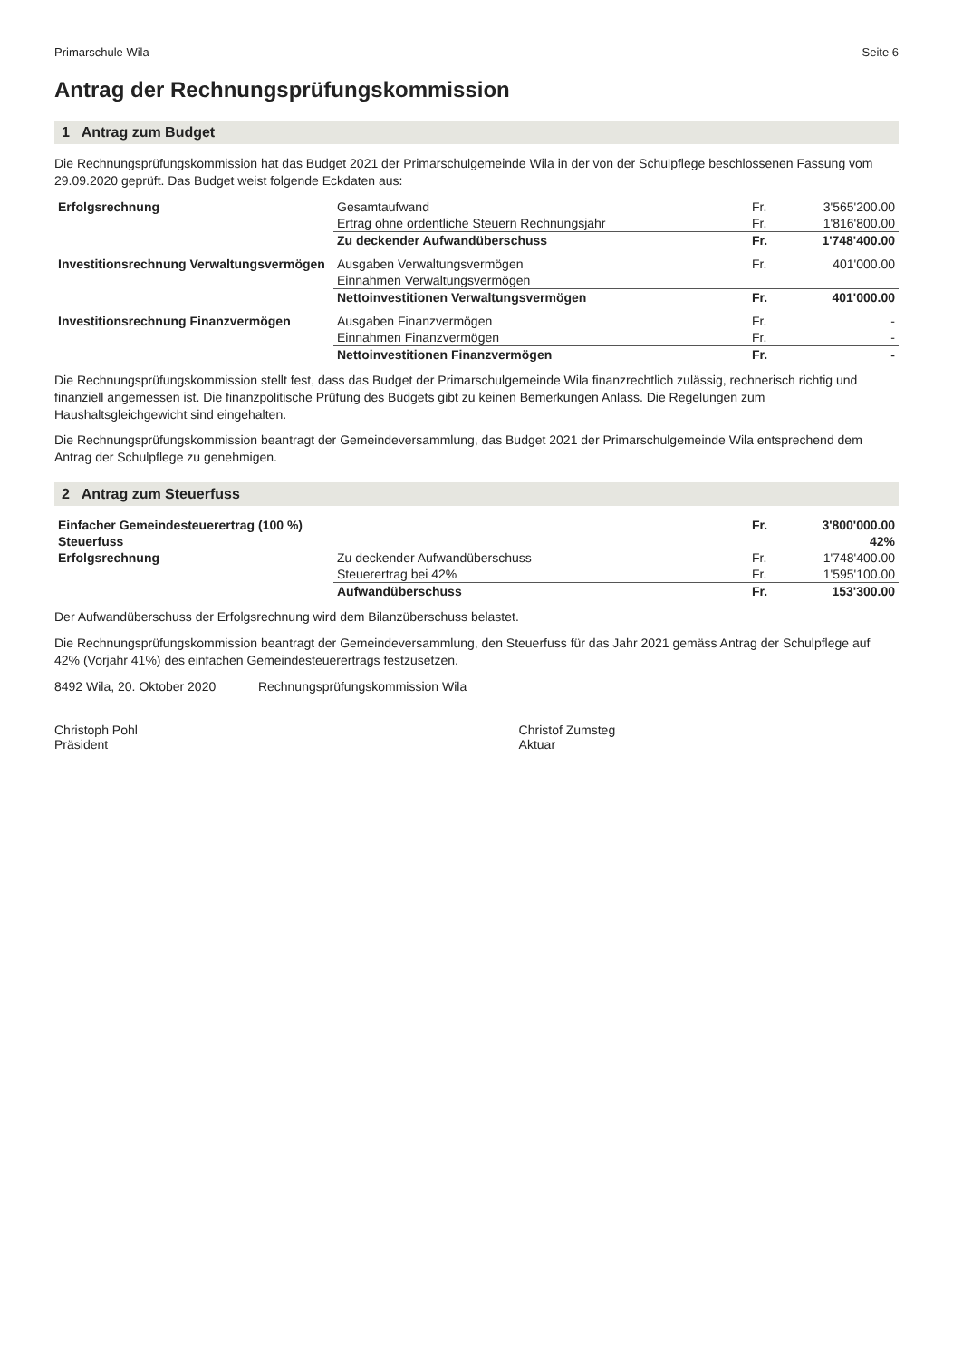Primarschule Wila Seite 6
Antrag der Rechnungsprüfungskommission
1 Antrag zum Budget
Die Rechnungsprüfungskommission hat das Budget 2021 der Primarschulgemeinde Wila in der von der Schulpflege beschlossenen Fassung vom 29.09.2020 geprüft. Das Budget weist folgende Eckdaten aus:
| Erfolgsrechnung | Gesamtaufwand | Fr. | 3'565'200.00 |
| | Ertrag ohne ordentliche Steuern Rechnungsjahr | Fr. | 1'816'800.00 |
| | Zu deckender Aufwandüberschuss | Fr. | 1'748'400.00 |
| Investitionsrechnung Verwaltungsvermögen | Ausgaben Verwaltungsvermögen | Fr. | 401'000.00 |
| | Einnahmen Verwaltungsvermögen | | |
| | Nettoinvestitionen Verwaltungsvermögen | Fr. | 401'000.00 |
| Investitionsrechnung Finanzvermögen | Ausgaben Finanzvermögen | Fr. | - |
| | Einnahmen Finanzvermögen | Fr. | - |
| | Nettoinvestitionen Finanzvermögen | Fr. | - |
Die Rechnungsprüfungskommission stellt fest, dass das Budget der Primarschulgemeinde Wila finanzrechtlich zulässig, rechnerisch richtig und finanziell angemessen ist. Die finanzpolitische Prüfung des Budgets gibt zu keinen Bemerkungen Anlass. Die Regelungen zum Haushaltsgleichgewicht sind eingehalten.
Die Rechnungsprüfungskommission beantragt der Gemeindeversammlung, das Budget 2021 der Primarschulgemeinde Wila entsprechend dem Antrag der Schulpflege zu genehmigen.
2 Antrag zum Steuerfuss
| Einfacher Gemeindesteuerertrag (100 %) | | Fr. | 3'800'000.00 |
| Steuerfuss | | | 42% |
| Erfolgsrechnung | Zu deckender Aufwandüberschuss | Fr. | 1'748'400.00 |
| | Steuerertrag bei 42% | Fr. | 1'595'100.00 |
| | Aufwandüberschuss | Fr. | 153'300.00 |
Der Aufwandüberschuss der Erfolgsrechnung wird dem Bilanzüberschuss belastet.
Die Rechnungsprüfungskommission beantragt der Gemeindeversammlung, den Steuerfuss für das Jahr 2021 gemäss Antrag der Schulpflege auf 42% (Vorjahr 41%) des einfachen Gemeindesteuerertrags festzusetzen.
8492 Wila, 20. Oktober 2020 Rechnungsprüfungskommission Wila
Christoph Pohl
Präsident
Christof Zumsteg
Aktuar